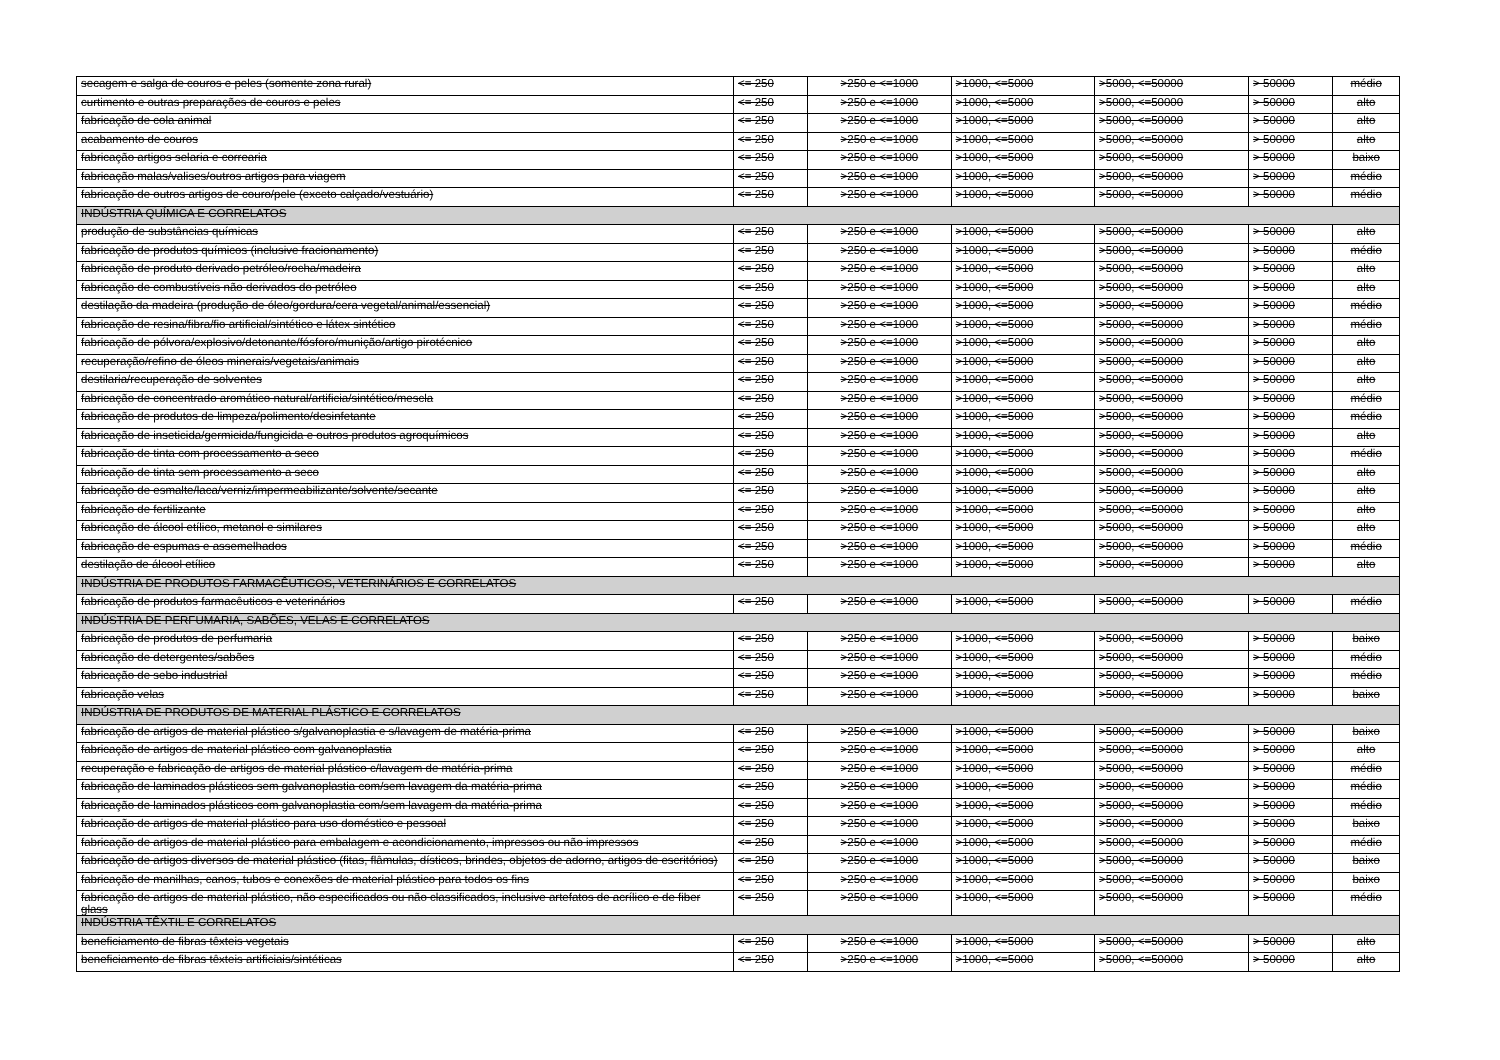| secagem e salga de couros e peles (somente zona rural) | <= 250 | >250 e <=1000 | >1000, <=5000 | >5000, <=50000 | > 50000 | médio |
| curtimento e outras preparações de couros e peles | <= 250 | >250 e <=1000 | >1000, <=5000 | >5000, <=50000 | > 50000 | alto |
| fabricação de cola animal | <= 250 | >250 e <=1000 | >1000, <=5000 | >5000, <=50000 | > 50000 | alto |
| acabamento de couros | <= 250 | >250 e <=1000 | >1000, <=5000 | >5000, <=50000 | > 50000 | alto |
| fabricação artigos selaria e correaria | <= 250 | >250 e <=1000 | >1000, <=5000 | >5000, <=50000 | > 50000 | baixo |
| fabricação malas/valises/outros artigos para viagem | <= 250 | >250 e <=1000 | >1000, <=5000 | >5000, <=50000 | > 50000 | médio |
| fabricação de outros artigos de couro/pele (exceto calçado/vestuário) | <= 250 | >250 e <=1000 | >1000, <=5000 | >5000, <=50000 | > 50000 | médio |
| INDÚSTRIA QUÍMICA E CORRELATOS | | | | | | |
| produção de substâncias químicas | <= 250 | >250 e <=1000 | >1000, <=5000 | >5000, <=50000 | > 50000 | alto |
| fabricação de produtos químicos (inclusive fracionamento) | <= 250 | >250 e <=1000 | >1000, <=5000 | >5000, <=50000 | > 50000 | médio |
| fabricação de produto derivado petróleo/rocha/madeira | <= 250 | >250 e <=1000 | >1000, <=5000 | >5000, <=50000 | > 50000 | alto |
| fabricação de combustíveis não derivados do petróleo | <= 250 | >250 e <=1000 | >1000, <=5000 | >5000, <=50000 | > 50000 | alto |
| destilação da madeira (produção de óleo/gordura/cera vegetal/animal/essencial) | <= 250 | >250 e <=1000 | >1000, <=5000 | >5000, <=50000 | > 50000 | médio |
| fabricação de resina/fibra/fio artificial/sintético e látex sintético | <= 250 | >250 e <=1000 | >1000, <=5000 | >5000, <=50000 | > 50000 | médio |
| fabricação de pólvora/explosivo/detonante/fósforo/munição/artigo pirotécnico | <= 250 | >250 e <=1000 | >1000, <=5000 | >5000, <=50000 | > 50000 | alto |
| recuperação/refino de óleos minerais/vegetais/animais | <= 250 | >250 e <=1000 | >1000, <=5000 | >5000, <=50000 | > 50000 | alto |
| destilaria/recuperação de solventes | <= 250 | >250 e <=1000 | >1000, <=5000 | >5000, <=50000 | > 50000 | alto |
| fabricação de concentrado aromático natural/artificia/sintético/mescla | <= 250 | >250 e <=1000 | >1000, <=5000 | >5000, <=50000 | > 50000 | médio |
| fabricação de produtos de limpeza/polimento/desinfetante | <= 250 | >250 e <=1000 | >1000, <=5000 | >5000, <=50000 | > 50000 | médio |
| fabricação de inseticida/germicida/fungicida e outros produtos agroquímicos | <= 250 | >250 e <=1000 | >1000, <=5000 | >5000, <=50000 | > 50000 | alto |
| fabricação de tinta com processamento a seco | <= 250 | >250 e <=1000 | >1000, <=5000 | >5000, <=50000 | > 50000 | médio |
| fabricação de tinta sem processamento a seco | <= 250 | >250 e <=1000 | >1000, <=5000 | >5000, <=50000 | > 50000 | alto |
| fabricação de esmalte/laca/verniz/impermeabilizante/solvente/secante | <= 250 | >250 e <=1000 | >1000, <=5000 | >5000, <=50000 | > 50000 | alto |
| fabricação de fertilizante | <= 250 | >250 e <=1000 | >1000, <=5000 | >5000, <=50000 | > 50000 | alto |
| fabricação de álcool etílico, metanol e similares | <= 250 | >250 e <=1000 | >1000, <=5000 | >5000, <=50000 | > 50000 | alto |
| fabricação de espumas e assemelhados | <= 250 | >250 e <=1000 | >1000, <=5000 | >5000, <=50000 | > 50000 | médio |
| destilação de álcool etílico | <= 250 | >250 e <=1000 | >1000, <=5000 | >5000, <=50000 | > 50000 | alto |
| INDÚSTRIA DE PRODUTOS FARMACÊUTICOS, VETERINÁRIOS E CORRELATOS | | | | | | |
| fabricação de produtos farmacêuticos e veterinários | <= 250 | >250 e <=1000 | >1000, <=5000 | >5000, <=50000 | > 50000 | médio |
| INDÚSTRIA DE PERFUMARIA, SABÕES, VELAS E CORRELATOS | | | | | | |
| fabricação de produtos de perfumaria | <= 250 | >250 e <=1000 | >1000, <=5000 | >5000, <=50000 | > 50000 | baixo |
| fabricação de detergentes/sabões | <= 250 | >250 e <=1000 | >1000, <=5000 | >5000, <=50000 | > 50000 | médio |
| fabricação de sebo industrial | <= 250 | >250 e <=1000 | >1000, <=5000 | >5000, <=50000 | > 50000 | médio |
| fabricação velas | <= 250 | >250 e <=1000 | >1000, <=5000 | >5000, <=50000 | > 50000 | baixo |
| INDÚSTRIA DE PRODUTOS DE MATERIAL PLÁSTICO E CORRELATOS | | | | | | |
| fabricação de artigos de material plástico s/galvanoplastia e s/lavagem de matéria-prima | <= 250 | >250 e <=1000 | >1000, <=5000 | >5000, <=50000 | > 50000 | baixo |
| fabricação de artigos de material plástico com galvanoplastia | <= 250 | >250 e <=1000 | >1000, <=5000 | >5000, <=50000 | > 50000 | alto |
| recuperação e fabricação de artigos de material plástico c/lavagem de matéria-prima | <= 250 | >250 e <=1000 | >1000, <=5000 | >5000, <=50000 | > 50000 | médio |
| fabricação de laminados plásticos sem galvanoplastia com/sem lavagem da matéria-prima | <= 250 | >250 e <=1000 | >1000, <=5000 | >5000, <=50000 | > 50000 | médio |
| fabricação de laminados plásticos com galvanoplastia com/sem lavagem da matéria-prima | <= 250 | >250 e <=1000 | >1000, <=5000 | >5000, <=50000 | > 50000 | médio |
| fabricação de artigos de material plástico para uso doméstico e pessoal | <= 250 | >250 e <=1000 | >1000, <=5000 | >5000, <=50000 | > 50000 | baixo |
| fabricação de artigos de material plástico para embalagem e acondicionamento, impressos ou não impressos | <= 250 | >250 e <=1000 | >1000, <=5000 | >5000, <=50000 | > 50000 | médio |
| fabricação de artigos diversos de material plástico (fitas, flâmulas, dísticos, brindes, objetos de adorno, artigos de escritórios) | <= 250 | >250 e <=1000 | >1000, <=5000 | >5000, <=50000 | > 50000 | baixo |
| fabricação de manilhas, canos, tubos e conexões de material plástico para todos os fins | <= 250 | >250 e <=1000 | >1000, <=5000 | >5000, <=50000 | > 50000 | baixo |
| fabricação de artigos de material plástico, não especificados ou não classificados, inclusive artefatos de acrílico e de fiber glass | <= 250 | >250 e <=1000 | >1000, <=5000 | >5000, <=50000 | > 50000 | médio |
| INDÚSTRIA TÊXTIL E CORRELATOS | | | | | | |
| beneficiamento de fibras têxteis vegetais | <= 250 | >250 e <=1000 | >1000, <=5000 | >5000, <=50000 | > 50000 | alto |
| beneficiamento de fibras têxteis artificiais/sintéticas | <= 250 | >250 e <=1000 | >1000, <=5000 | >5000, <=50000 | > 50000 | alto |